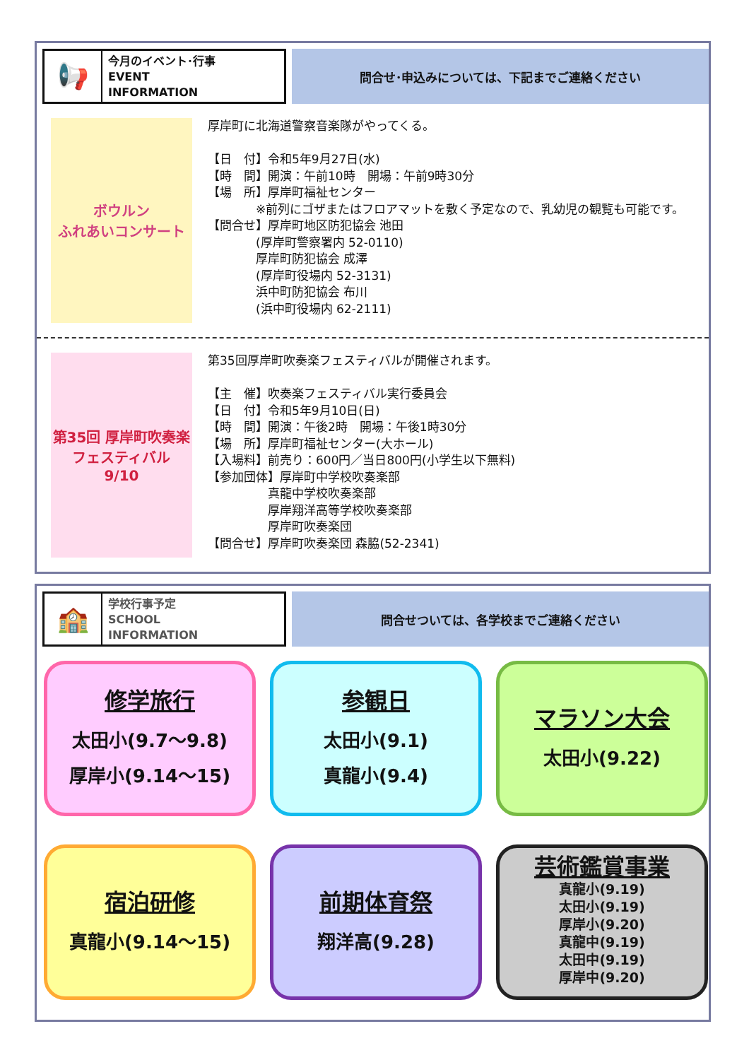📢
今月のイベント･行事
EVENT
INFORMATION
問合せ･申込みについては、下記までご連絡ください
ボウルン
ふれあいコンサート
厚岸町に北海道警察音楽隊がやってくる。 【日　付】令和5年9月27日(水) 【時　間】開演：午前10時　開場：午前9時30分 【場　所】厚岸町福祉センター 　　　　※前列にゴザまたはフロアマットを敷く予定なので、乳幼児の観覧も可能です。 【問合せ】厚岸町地区防犯協会 池田 　　　　(厚岸町警察署内 52-0110) 　　　　厚岸町防犯協会 成澤 　　　　(厚岸町役場内 52-3131) 　　　　浜中町防犯協会 布川 　　　　(浜中町役場内 62-2111)
第35回 厚岸町吹奏楽
フェスティバル
9/10
第35回厚岸町吹奏楽フェスティバルが開催されます。 【主　催】吹奏楽フェスティバル実行委員会 【日　付】令和5年9月10日(日) 【時　間】開演：午後2時　開場：午後1時30分 【場　所】厚岸町福祉センター(大ホール) 【入場料】前売り：600円／当日800円(小学生以下無料) 【参加団体】厚岸町中学校吹奏楽部 　　　　　真龍中学校吹奏楽部 　　　　　厚岸翔洋高等学校吹奏楽部 　　　　　厚岸町吹奏楽団 【問合せ】厚岸町吹奏楽団 森脇(52-2341)
🏫
学校行事予定
SCHOOL
INFORMATION
問合せついては、各学校までご連絡ください
修学旅行
太田小(9.7～9.8)
厚岸小(9.14～15)
参観日
太田小(9.1)
真龍小(9.4)
マラソン大会
太田小(9.22)
宿泊研修
真龍小(9.14～15)
前期体育祭
翔洋高(9.28)
芸術鑑賞事業
真龍小(9.19)
太田小(9.19)
厚岸小(9.20)
真龍中(9.19)
太田中(9.19)
厚岸中(9.20)